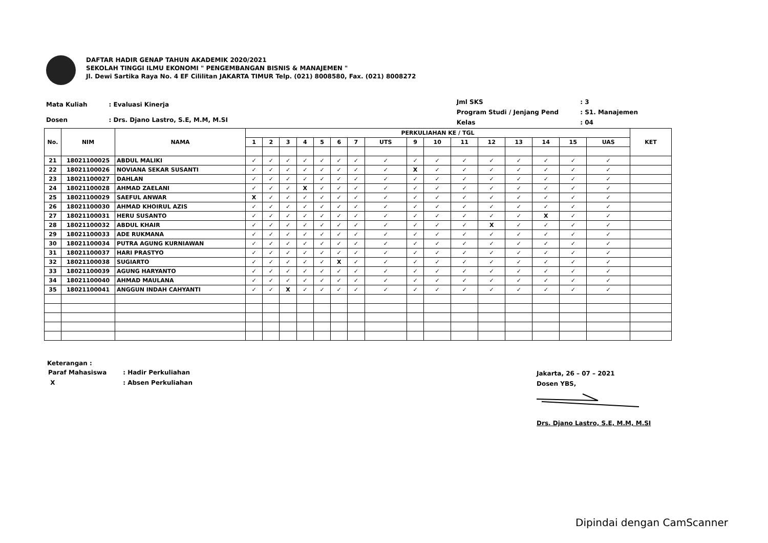DAFTAR HADIR GENAP TAHUN AKADEMIK 2020/2021
SEKOLAH TINGGI ILMU EKONOMI " PENGEMBANGAN BISNIS & MANAJEMEN "
Jl. Dewi Sartika Raya No. 4 EF Cililitan JAKARTA TIMUR Telp. (021) 8008580, Fax. (021) 8008272
| Mata Kuliah | : Evaluasi Kinerja |
| Dosen | : Drs. Djano Lastro, S.E, M.M, M.SI |
| Jml SKS | : 3 |
| Program Studi / Jenjang Pend | : S1. Manajemen |
| Kelas | : 04 |
| No. | NIM | NAMA | PERKULIAHAN KE / TGL | | | | | | | | | | | | | | | | KET |
| --- | --- | --- | --- | --- | --- | --- | --- | --- | --- | --- | --- | --- | --- | --- | --- | --- | --- | --- | --- |
| | | | 1 | 2 | 3 | 4 | 5 | 6 | 7 | UTS | 9 | 10 | 11 | 12 | 13 | 14 | 15 | UAS | |
| 21 | 18021100025 | ABDUL MALIKI | ✓ | ✓ | ✓ | ✓ | ✓ | ✓ | ✓ | ✓ | ✓ | ✓ | ✓ | ✓ | ✓ | ✓ | ✓ | ✓ | |
| 22 | 18021100026 | NOVIANA SEKAR SUSANTI | ✓ | ✓ | ✓ | ✓ | ✓ | ✓ | ✓ | ✓ | X | ✓ | ✓ | ✓ | ✓ | ✓ | ✓ | ✓ | |
| 23 | 18021100027 | DAHLAN | ✓ | ✓ | ✓ | ✓ | ✓ | ✓ | ✓ | ✓ | ✓ | ✓ | ✓ | ✓ | ✓ | ✓ | ✓ | ✓ | |
| 24 | 18021100028 | AHMAD ZAELANI | ✓ | ✓ | ✓ | X | ✓ | ✓ | ✓ | ✓ | ✓ | ✓ | ✓ | ✓ | ✓ | ✓ | ✓ | ✓ | |
| 25 | 18021100029 | SAEFUL ANWAR | X | ✓ | ✓ | ✓ | ✓ | ✓ | ✓ | ✓ | ✓ | ✓ | ✓ | ✓ | ✓ | ✓ | ✓ | ✓ | |
| 26 | 18021100030 | AHMAD KHOIRUL AZIS | ✓ | ✓ | ✓ | ✓ | ✓ | ✓ | ✓ | ✓ | ✓ | ✓ | ✓ | ✓ | ✓ | ✓ | ✓ | ✓ | |
| 27 | 18021100031 | HERU SUSANTO | ✓ | ✓ | ✓ | ✓ | ✓ | ✓ | ✓ | ✓ | ✓ | ✓ | ✓ | ✓ | ✓ | X | ✓ | ✓ | |
| 28 | 18021100032 | ABDUL KHAIR | ✓ | ✓ | ✓ | ✓ | ✓ | ✓ | ✓ | ✓ | ✓ | ✓ | ✓ | X | ✓ | ✓ | ✓ | ✓ | |
| 29 | 18021100033 | ADE RUKMANA | ✓ | ✓ | ✓ | ✓ | ✓ | ✓ | ✓ | ✓ | ✓ | ✓ | ✓ | ✓ | ✓ | ✓ | ✓ | ✓ | |
| 30 | 18021100034 | PUTRA AGUNG KURNIAWAN | ✓ | ✓ | ✓ | ✓ | ✓ | ✓ | ✓ | ✓ | ✓ | ✓ | ✓ | ✓ | ✓ | ✓ | ✓ | ✓ | |
| 31 | 18021100037 | HARI PRASTYO | ✓ | ✓ | ✓ | ✓ | ✓ | ✓ | ✓ | ✓ | ✓ | ✓ | ✓ | ✓ | ✓ | ✓ | ✓ | ✓ | |
| 32 | 18021100038 | SUGIARTO | ✓ | ✓ | ✓ | ✓ | ✓ | X | ✓ | ✓ | ✓ | ✓ | ✓ | ✓ | ✓ | ✓ | ✓ | ✓ | |
| 33 | 18021100039 | AGUNG HARYANTO | ✓ | ✓ | ✓ | ✓ | ✓ | ✓ | ✓ | ✓ | ✓ | ✓ | ✓ | ✓ | ✓ | ✓ | ✓ | ✓ | |
| 34 | 18021100040 | AHMAD MAULANA | ✓ | ✓ | ✓ | ✓ | ✓ | ✓ | ✓ | ✓ | ✓ | ✓ | ✓ | ✓ | ✓ | ✓ | ✓ | ✓ | |
| 35 | 18021100041 | ANGGUN INDAH CAHYANTI | ✓ | ✓ | X | ✓ | ✓ | ✓ | ✓ | ✓ | ✓ | ✓ | ✓ | ✓ | ✓ | ✓ | ✓ | ✓ | |
Keterangan :
| Paraf Mahasiswa | : Hadir Perkuliahan |
| X | : Absen Perkuliahan |
Jakarta, 26 – 07 – 2021
Dosen YBS,
Drs. Djano Lastro, S.E, M.M, M.SI
Dipindai dengan CamScanner